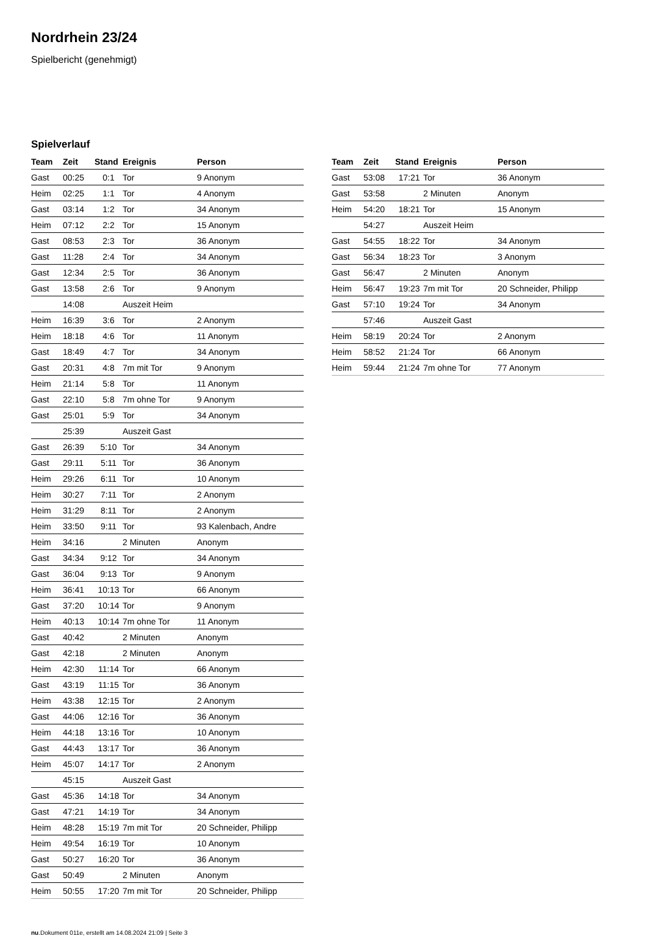Nordrhein 23/24
Spielbericht (genehmigt)
Spielverlauf
| Team | Zeit | Stand | Ereignis | Person |
| --- | --- | --- | --- | --- |
| Gast | 00:25 | 0:1 | Tor | 9 Anonym |
| Heim | 02:25 | 1:1 | Tor | 4 Anonym |
| Gast | 03:14 | 1:2 | Tor | 34 Anonym |
| Heim | 07:12 | 2:2 | Tor | 15 Anonym |
| Gast | 08:53 | 2:3 | Tor | 36 Anonym |
| Gast | 11:28 | 2:4 | Tor | 34 Anonym |
| Gast | 12:34 | 2:5 | Tor | 36 Anonym |
| Gast | 13:58 | 2:6 | Tor | 9 Anonym |
| | 14:08 | | Auszeit Heim | |
| Heim | 16:39 | 3:6 | Tor | 2 Anonym |
| Heim | 18:18 | 4:6 | Tor | 11 Anonym |
| Gast | 18:49 | 4:7 | Tor | 34 Anonym |
| Gast | 20:31 | 4:8 | 7m mit Tor | 9 Anonym |
| Heim | 21:14 | 5:8 | Tor | 11 Anonym |
| Gast | 22:10 | 5:8 | 7m ohne Tor | 9 Anonym |
| Gast | 25:01 | 5:9 | Tor | 34 Anonym |
| | 25:39 | | Auszeit Gast | |
| Gast | 26:39 | 5:10 | Tor | 34 Anonym |
| Gast | 29:11 | 5:11 | Tor | 36 Anonym |
| Heim | 29:26 | 6:11 | Tor | 10 Anonym |
| Heim | 30:27 | 7:11 | Tor | 2 Anonym |
| Heim | 31:29 | 8:11 | Tor | 2 Anonym |
| Heim | 33:50 | 9:11 | Tor | 93 Kalenbach, Andre |
| Heim | 34:16 | | 2 Minuten | Anonym |
| Gast | 34:34 | 9:12 | Tor | 34 Anonym |
| Gast | 36:04 | 9:13 | Tor | 9 Anonym |
| Heim | 36:41 | 10:13 | Tor | 66 Anonym |
| Gast | 37:20 | 10:14 | Tor | 9 Anonym |
| Heim | 40:13 | 10:14 | 7m ohne Tor | 11 Anonym |
| Gast | 40:42 | | 2 Minuten | Anonym |
| Gast | 42:18 | | 2 Minuten | Anonym |
| Heim | 42:30 | 11:14 | Tor | 66 Anonym |
| Gast | 43:19 | 11:15 | Tor | 36 Anonym |
| Heim | 43:38 | 12:15 | Tor | 2 Anonym |
| Gast | 44:06 | 12:16 | Tor | 36 Anonym |
| Heim | 44:18 | 13:16 | Tor | 10 Anonym |
| Gast | 44:43 | 13:17 | Tor | 36 Anonym |
| Heim | 45:07 | 14:17 | Tor | 2 Anonym |
| | 45:15 | | Auszeit Gast | |
| Gast | 45:36 | 14:18 | Tor | 34 Anonym |
| Gast | 47:21 | 14:19 | Tor | 34 Anonym |
| Heim | 48:28 | 15:19 | 7m mit Tor | 20 Schneider, Philipp |
| Heim | 49:54 | 16:19 | Tor | 10 Anonym |
| Gast | 50:27 | 16:20 | Tor | 36 Anonym |
| Gast | 50:49 | | 2 Minuten | Anonym |
| Heim | 50:55 | 17:20 | 7m mit Tor | 20 Schneider, Philipp |
| Team | Zeit | Stand | Ereignis | Person |
| --- | --- | --- | --- | --- |
| Gast | 53:08 | 17:21 | Tor | 36 Anonym |
| Gast | 53:58 | | 2 Minuten | Anonym |
| Heim | 54:20 | 18:21 | Tor | 15 Anonym |
| | 54:27 | | Auszeit Heim | |
| Gast | 54:55 | 18:22 | Tor | 34 Anonym |
| Gast | 56:34 | 18:23 | Tor | 3 Anonym |
| Gast | 56:47 | | 2 Minuten | Anonym |
| Heim | 56:47 | 19:23 | 7m mit Tor | 20 Schneider, Philipp |
| Gast | 57:10 | 19:24 | Tor | 34 Anonym |
| | 57:46 | | Auszeit Gast | |
| Heim | 58:19 | 20:24 | Tor | 2 Anonym |
| Heim | 58:52 | 21:24 | Tor | 66 Anonym |
| Heim | 59:44 | 21:24 | 7m ohne Tor | 77 Anonym |
nu.Dokument 011e, erstellt am 14.08.2024 21:09 | Seite 3